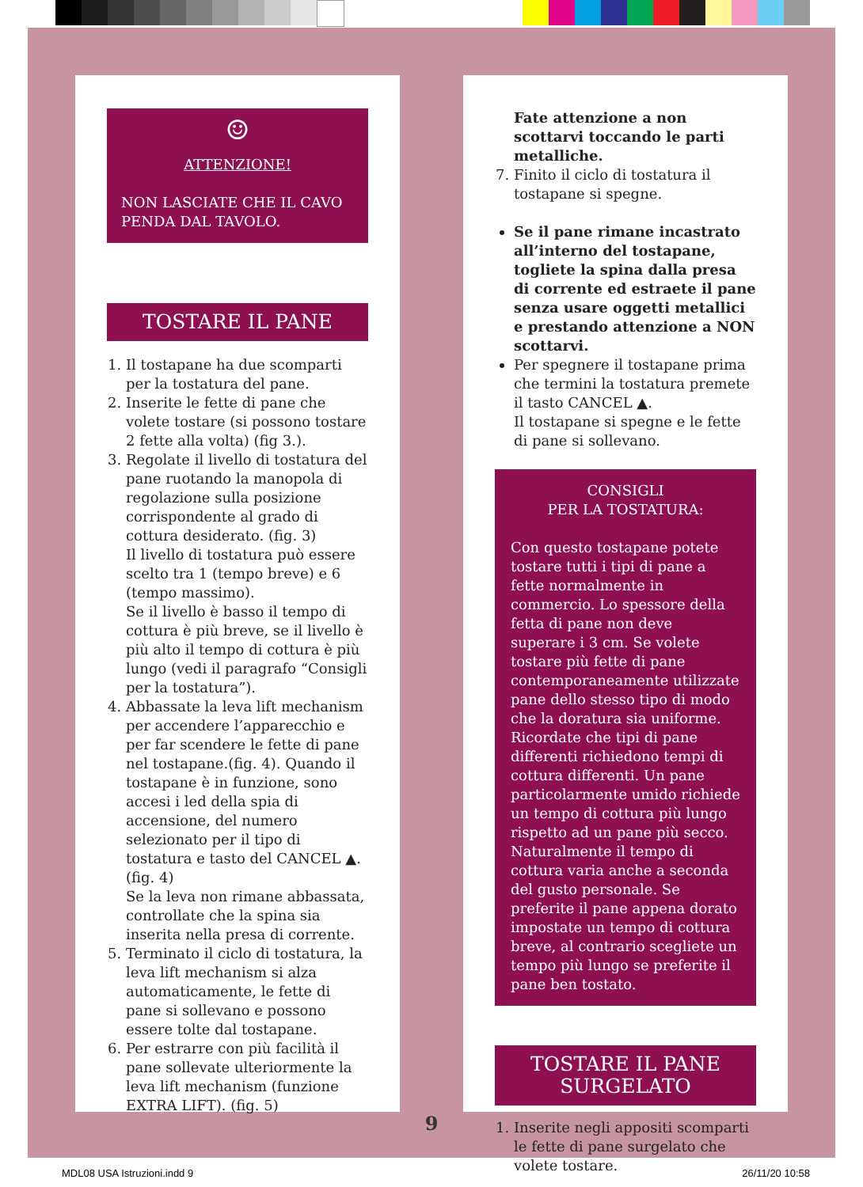☺
ATTENZIONE!
NON LASCIATE CHE IL CAVO PENDA DAL TAVOLO.
TOSTARE IL PANE
1. Il tostapane ha due scomparti per la tostatura del pane.
2. Inserite le fette di pane che volete tostare (si possono tostare 2 fette alla volta) (fig 3.).
3. Regolate il livello di tostatura del pane ruotando la manopola di regolazione sulla posizione corrispondente al grado di cottura desiderato. (fig. 3)
Il livello di tostatura può essere scelto tra 1 (tempo breve) e 6 (tempo massimo).
Se il livello è basso il tempo di cottura è più breve, se il livello è più alto il tempo di cottura è più lungo (vedi il paragrafo “Consigli per la tostatura”).
4. Abbassate la leva lift mechanism per accendere l’apparecchio e per far scendere le fette di pane nel tostapane.(fig. 4). Quando il tostapane è in funzione, sono accesi i led della spia di accensione, del numero selezionato per il tipo di tostatura e tasto del CANCEL ▲. (fig. 4)
Se la leva non rimane abbassata, controllate che la spina sia inserita nella presa di corrente.
5. Terminato il ciclo di tostatura, la leva lift mechanism si alza automaticamente, le fette di pane si sollevano e possono essere tolte dal tostapane.
6. Per estrarre con più facilità il pane sollevate ulteriormente la leva lift mechanism (funzione EXTRA LIFT). (fig. 5)
Fate attenzione a non scottarvi toccando le parti metalliche.
7. Finito il ciclo di tostatura il tostapane si spegne.
Se il pane rimane incastrato all’interno del tostapane, togliete la spina dalla presa di corrente ed estraete il pane senza usare oggetti metallici e prestando attenzione a NON scottarvi.
Per spegnere il tostapane prima che termini la tostatura premete il tasto CANCEL ▲.
Il tostapane si spegne e le fette di pane si sollevano.
CONSIGLI
PER LA TOSTATURA:
Con questo tostapane potete tostare tutti i tipi di pane a fette normalmente in commercio. Lo spessore della fetta di pane non deve superare i 3 cm. Se volete tostare più fette di pane contemporaneamente utilizzate pane dello stesso tipo di modo che la doratura sia uniforme. Ricordate che tipi di pane differenti richiedono tempi di cottura differenti. Un pane particolarmente umido richiede un tempo di cottura più lungo rispetto ad un pane più secco. Naturalmente il tempo di cottura varia anche a seconda del gusto personale. Se preferite il pane appena dorato impostate un tempo di cottura breve, al contrario scegliete un tempo più lungo se preferite il pane ben tostato.
TOSTARE IL PANE
SURGELATO
1. Inserite negli appositi scomparti le fette di pane surgelato che volete tostare.
9
MDL08 USA Istruzioni.indd 9 26/11/20 10:58